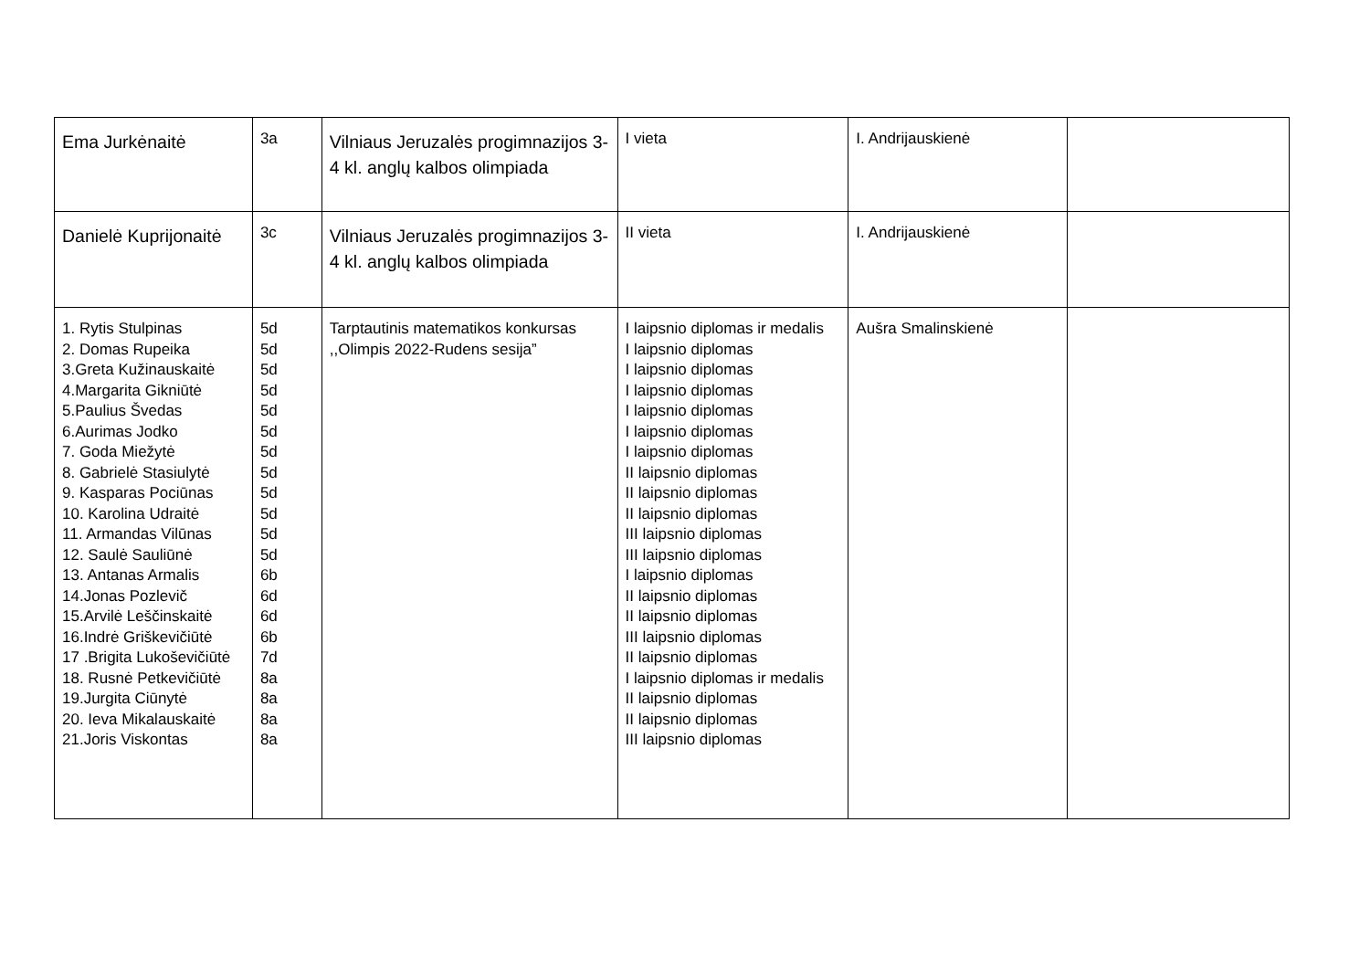| Ema Jurkėnaitė | 3a | Vilniaus Jeruzalės progimnazijos 3-4 kl. anglų kalbos olimpiada | I vieta | I. Andrijauskienė | |
| Danielė Kuprijonaitė | 3c | Vilniaus Jeruzalės progimnazijos 3-4 kl. anglų kalbos olimpiada | II vieta | I. Andrijauskienė | |
| 1. Rytis Stulpinas 2. Domas Rupeika 3.Greta Kužinauskaitė 4.Margarita Gikniūtė 5.Paulius Švedas 6.Aurimas Jodko 7. Goda Miežytė 8. Gabrielė Stasiulytė 9. Kasparas Pociūnas 10. Karolina Udraitė 11. Armandas Vilūnas 12. Saulė Sauliūnė 13. Antanas Armalis 14.Jonas Pozlevič 15.Arvilė Leščinskaitė 16.Indrė Griškevičiūtė 17 .Brigita Lukoševičiūtė 18. Rusnė Petkevičiūtė 19.Jurgita Ciūnytė 20. Ieva Mikalauskaitė 21.Joris Viskontas | 5d 5d 5d 5d 5d 5d 5d 5d 5d 5d 5d 5d 6b 6d 6d 6b 7d 8a 8a 8a 8a | Tarptautinis matematikos konkursas ,,Olimpis 2022-Rudens sesija” | I laipsnio diplomas ir medalis I laipsnio diplomas I laipsnio diplomas I laipsnio diplomas I laipsnio diplomas I laipsnio diplomas I laipsnio diplomas II laipsnio diplomas II laipsnio diplomas II laipsnio diplomas III laipsnio diplomas III laipsnio diplomas I laipsnio diplomas II laipsnio diplomas II laipsnio diplomas III laipsnio diplomas II laipsnio diplomas I laipsnio diplomas ir medalis II laipsnio diplomas II laipsnio diplomas III laipsnio diplomas | Aušra Smalinskienė | |